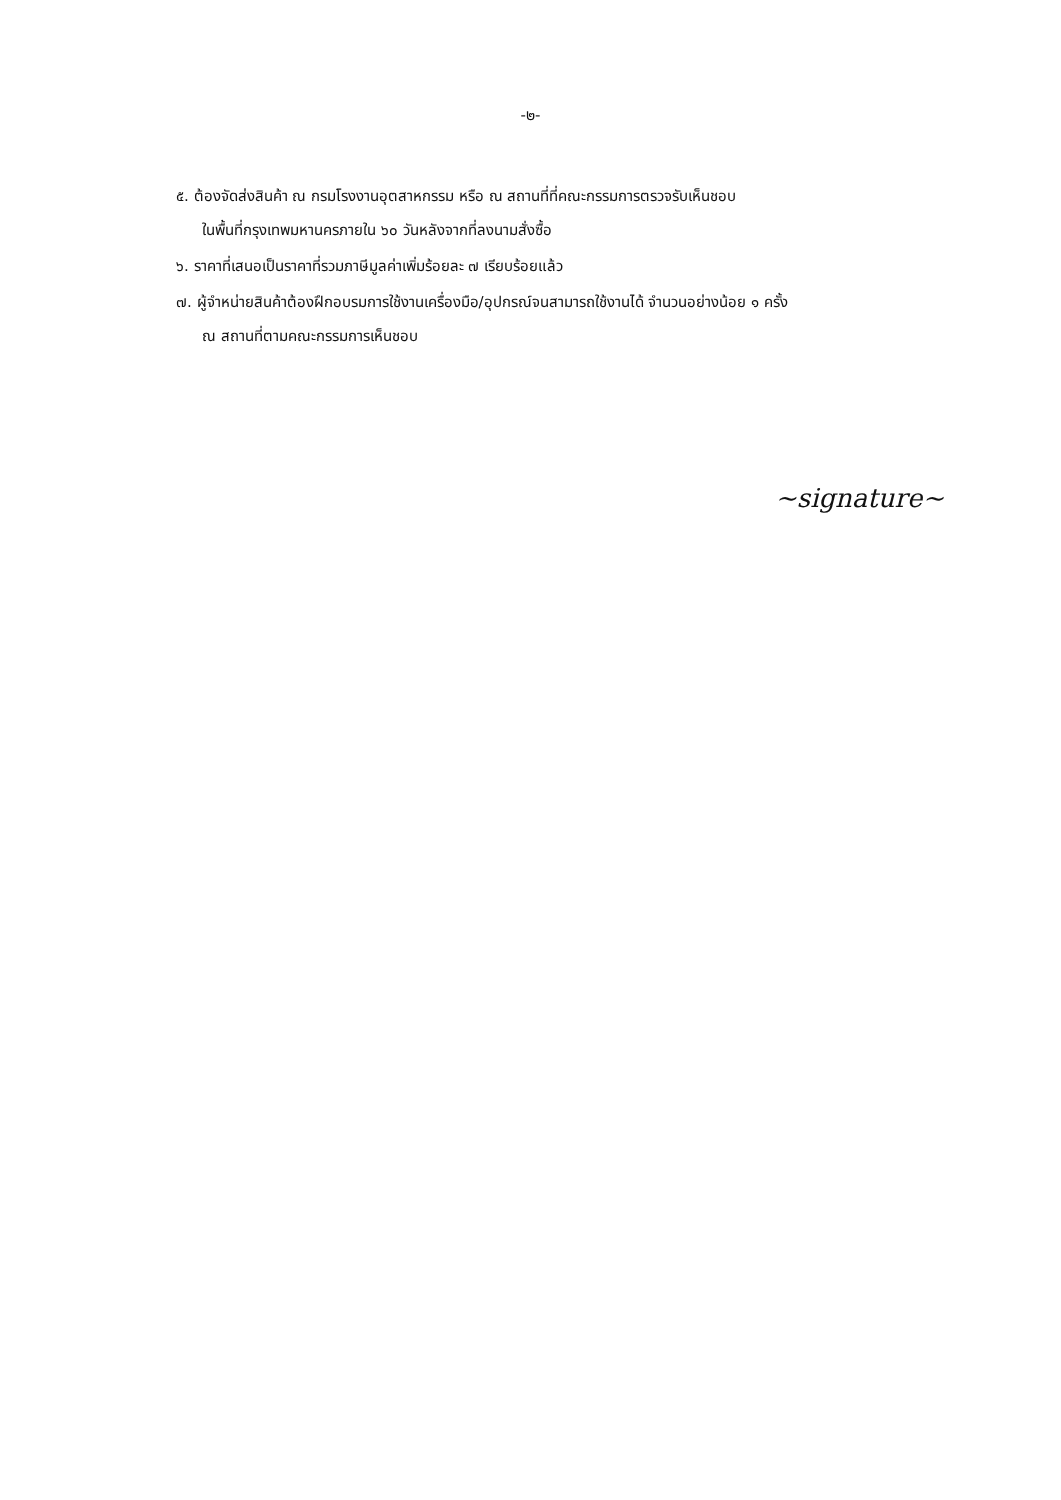-๒-
๕. ต้องจัดส่งสินค้า ณ กรมโรงงานอุตสาหกรรม หรือ ณ สถานที่ที่คณะกรรมการตรวจรับเห็นชอบ
ในพื้นที่กรุงเทพมหานครภายใน ๖๐ วันหลังจากที่ลงนามสั่งซื้อ
๖. ราคาที่เสนอเป็นราคาที่รวมภาษีมูลค่าเพิ่มร้อยละ ๗ เรียบร้อยแล้ว
๗. ผู้จำหน่ายสินค้าต้องฝึกอบรมการใช้งานเครื่องมือ/อุปกรณ์จนสามารถใช้งานได้ จำนวนอย่างน้อย ๑ ครั้ง
ณ สถานที่ตามคณะกรรมการเห็นชอบ
~signature~